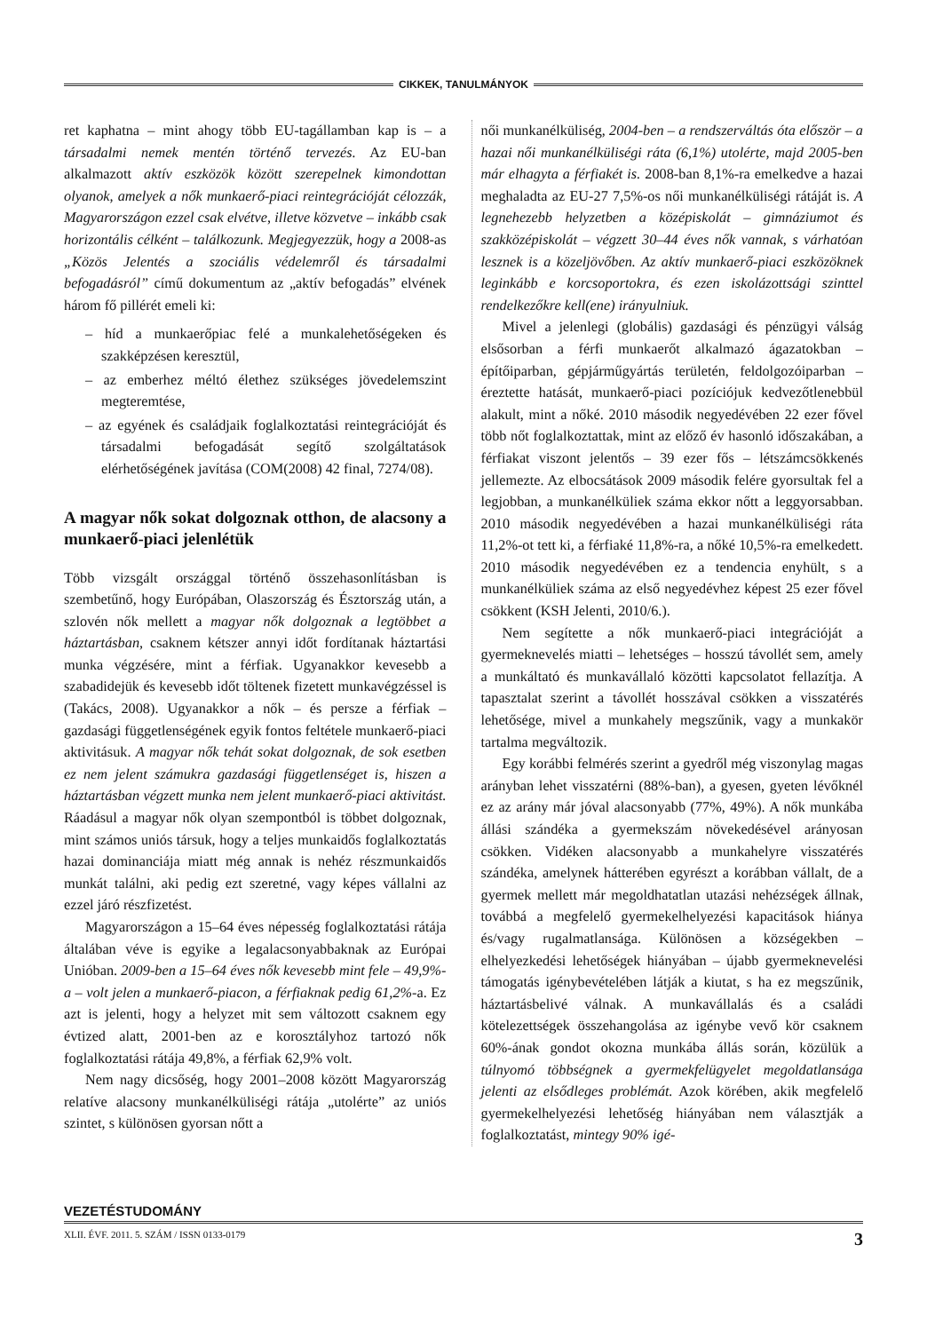CIKKEK, TANULMÁNYOK
ret kaphatna – mint ahogy több EU-tagállamban kap is – a társadalmi nemek mentén történő tervezés. Az EU-ban alkalmazott aktív eszközök között szerepelnek kimondottan olyanok, amelyek a nők munkaerő-piaci reintegrációját célozzák, Magyarországon ezzel csak elvétve, illetve közvetve – inkább csak horizontális célként – találkozunk. Megjegyezzük, hogy a 2008-as „Közös Jelentés a szociális védelemről és társadalmi befogadásról” című dokumentum az „aktív befogadás” elvének három fő pillérét emeli ki:
– híd a munkaerőpiac felé a munkalehetőségeken és szakképzésen keresztül,
– az emberhez méltó élethez szükséges jövedelemszint megteremtése,
– az egyének és családjaik foglalkoztatási reintegrációját és társadalmi befogadását segítő szolgáltatások elérhetőségének javítása (COM(2008) 42 final, 7274/08).
A magyar nők sokat dolgoznak otthon, de alacsony a munkaerő-piaci jelenlétük
Több vizsgált országgal történő összehasonlításban is szembetűnő, hogy Európában, Olaszország és Észtország után, a szlovén nők mellett a magyar nők dolgoznak a legtöbbet a háztartásban, csaknem kétszer annyi időt fordítanak háztartási munka végzésére, mint a férfiak. Ugyanakkor kevesebb a szabadidejük és kevesebb időt töltenek fizetett munkavégzéssel is (Takács, 2008). Ugyanakkor a nők – és persze a férfiak – gazdasági függetlenségének egyik fontos feltétele munkaerő-piaci aktivitásuk. A magyar nők tehát sokat dolgoznak, de sok esetben ez nem jelent számukra gazdasági függetlenséget is, hiszen a háztartásban végzett munka nem jelent munkaerő-piaci aktivitást. Ráadásul a magyar nők olyan szempontból is többet dolgoznak, mint számos uniós társuk, hogy a teljes munkaidős foglalkoztatás hazai dominanciája miatt még annak is nehéz részmunkaidős munkát találni, aki pedig ezt szeretné, vagy képes vállalni az ezzel járó részfizetést.
Magyarországon a 15–64 éves népesség foglalkoztatási rátája általában véve is egyike a legalacsonyabbaknak az Európai Unióban. 2009-ben a 15–64 éves nők kevesebb mint fele – 49,9%-a – volt jelen a munkaerő-piacon, a férfiaknak pedig 61,2%-a. Ez azt is jelenti, hogy a helyzet mit sem változott csaknem egy évtized alatt, 2001-ben az e korosztályhoz tartozó nők foglalkoztatási rátája 49,8%, a férfiak 62,9% volt.
Nem nagy dicsőség, hogy 2001–2008 között Magyarország relatíve alacsony munkanélküliségi rátája „utolérte” az uniós szintet, s különösen gyorsan nőtt a
női munkanélküliség, 2004-ben – a rendszerváltás óta először – a hazai női munkanélküliségi ráta (6,1%) utolérte, majd 2005-ben már elhagyta a férfiakét is. 2008-ban 8,1%-ra emelkedve a hazai meghaladta az EU-27 7,5%-os női munkanélküliségi rátáját is. A legnehezebb helyzetben a középiskolát – gimnáziumot és szakközépiskolát – végzett 30–44 éves nők vannak, s várhatóan lesznek is a közeljövőben. Az aktív munkaerő-piaci eszközöknek leginkább e korcsoportokra, és ezen iskolázottsági szinttel rendelkezőkre kell(ene) irányulniuk.
Mivel a jelenlegi (globális) gazdasági és pénzügyi válság elsősorban a férfi munkaerőt alkalmazó ágazatokban – építőiparban, gépjárműgyártás területén, feldolgozóiparban – éreztette hatását, munkaerő-piaci pozíciójuk kedvezőtlenebbül alakult, mint a nőké. 2010 második negyedévében 22 ezer fővel több nőt foglalkoztattak, mint az előző év hasonló időszakában, a férfiakat viszont jelentős – 39 ezer fős – létszámcsökkenés jellemezte. Az elbocsátások 2009 második felére gyorsultak fel a legjobban, a munkanélküliek száma ekkor nőtt a leggyorsabban. 2010 második negyedévében a hazai munkanélküliségi ráta 11,2%-ot tett ki, a férfiaké 11,8%-ra, a nőké 10,5%-ra emelkedett. 2010 második negyedévében ez a tendencia enyhült, s a munkanélküliek száma az első negyedévhez képest 25 ezer fővel csökkent (KSH Jelenti, 2010/6.).
Nem segítette a nők munkaerő-piaci integrációját a gyermeknevelés miatti – lehetséges – hosszú távollét sem, amely a munkáltató és munkavállaló közötti kapcsolatot fellazítja. A tapasztalat szerint a távollét hosszával csökken a visszatérés lehetősége, mivel a munkahely megszűnik, vagy a munkakör tartalma megváltozik.
Egy korábbi felmérés szerint a gyedről még viszonylag magas arányban lehet visszatérni (88%-ban), a gyesen, gyeten lévőknél ez az arány már jóval alacsonyabb (77%, 49%). A nők munkába állási szándéka a gyermekszám növekedésével arányosan csökken. Vidéken alacsonyabb a munkahelyre visszatérés szándéka, amelynek hátterében egyrészt a korábban vállalt, de a gyermek mellett már megoldhatatlan utazási nehézségek állnak, továbbá a megfelelő gyermekelhelyezési kapacitások hiánya és/vagy rugalmatlansága. Különösen a községekben – elhelyezkedési lehetőségek hiányában – újabb gyermeknevelési támogatás igénybevételében látják a kiutat, s ha ez megszűnik, háztartásbelivé válnak. A munkavállalás és a családi kötelezettségek összehangolása az igénybe vevő kör csaknem 60%-ának gondot okozna munkába állás során, közülük a túlnyomó többségnek a gyermekfelügyelet megoldatlansága jelenti az elsődleges problémát. Azok körében, akik megfelelő gyermekelhelyezési lehetőség hiányában nem választják a foglalkoztatást, mintegy 90% igé-
VEZETÉSTUDOMÁNY
XLII. ÉVF. 2011. 5. SZÁM / ISSN 0133-0179 3